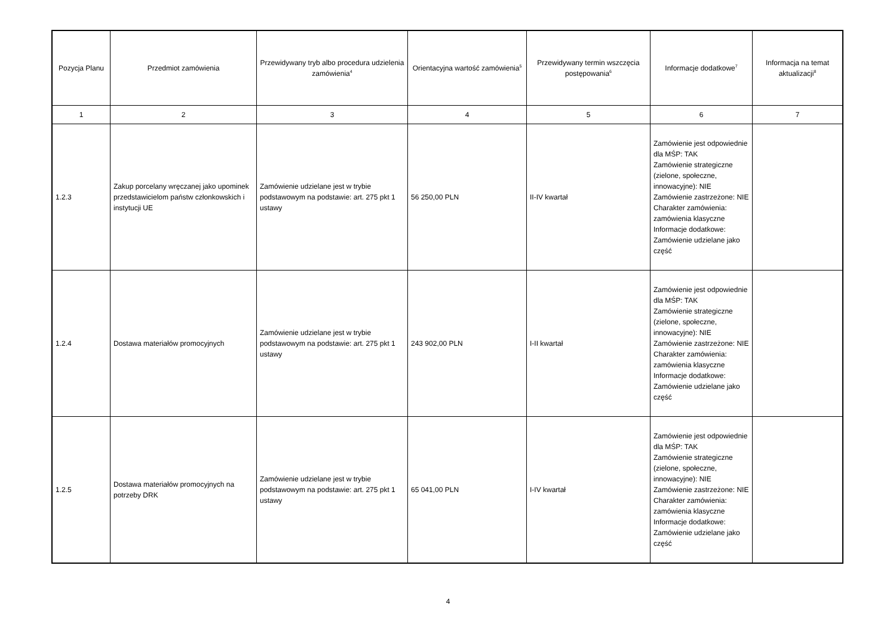| Pozycja Planu | Przedmiot zamówienia | Przewidywany tryb albo procedura udzielenia zamówienia<sup>4</sup> | Orientacyjna wartość zamówienia<sup>5</sup> | Przewidywany termin wszczęcia postępowania<sup>6</sup> | Informacje dodatkowe<sup>7</sup> | Informacja na temat aktualizacji<sup>8</sup> |
| --- | --- | --- | --- | --- | --- | --- |
| 1 | 2 | 3 | 4 | 5 | 6 | 7 |
| 1.2.3 | Zakup porcelany wręczanej jako upominek przedstawicielom państw członkowskich i instytucji UE | Zamówienie udzielane jest w trybie podstawowym na podstawie: art. 275 pkt 1 ustawy | 56 250,00 PLN | II-IV kwartał | Zamówienie jest odpowiednie dla MŚP: TAK Zamówienie strategiczne (zielone, społeczne, innowacyjne): NIE Zamówienie zastrzeżone: NIE Charakter zamówienia: zamówienia klasyczne Informacje dodatkowe: Zamówienie udzielane jako część | |
| 1.2.4 | Dostawa materiałów promocyjnych | Zamówienie udzielane jest w trybie podstawowym na podstawie: art. 275 pkt 1 ustawy | 243 902,00 PLN | I-II kwartał | Zamówienie jest odpowiednie dla MŚP: TAK Zamówienie strategiczne (zielone, społeczne, innowacyjne): NIE Zamówienie zastrzeżone: NIE Charakter zamówienia: zamówienia klasyczne Informacje dodatkowe: Zamówienie udzielane jako część | |
| 1.2.5 | Dostawa materiałów promocyjnych na potrzeby DRK | Zamówienie udzielane jest w trybie podstawowym na podstawie: art. 275 pkt 1 ustawy | 65 041,00 PLN | I-IV kwartał | Zamówienie jest odpowiednie dla MŚP: TAK Zamówienie strategiczne (zielone, społeczne, innowacyjne): NIE Zamówienie zastrzeżone: NIE Charakter zamówienia: zamówienia klasyczne Informacje dodatkowe: Zamówienie udzielane jako część | |
4